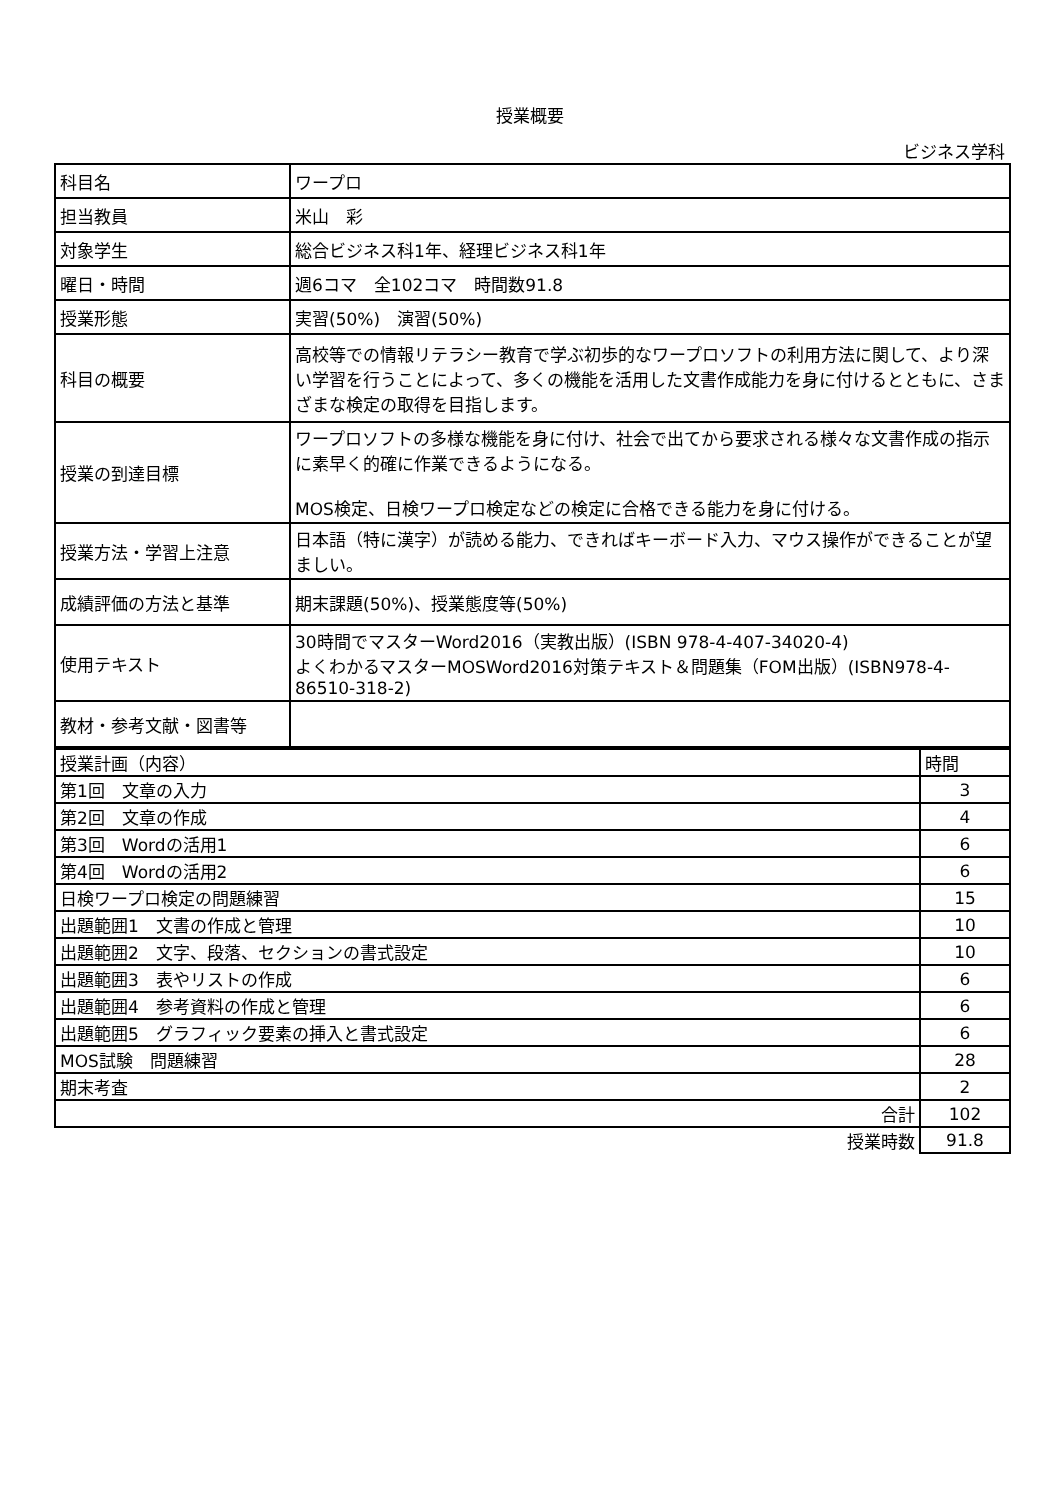授業概要
ビジネス学科
| 科目名 | ワープロ |
| 担当教員 | 米山 彩 |
| 対象学生 | 総合ビジネス科1年、経理ビジネス科1年 |
| 曜日・時間 | 週6コマ 全102コマ 時間数91.8 |
| 授業形態 | 実習(50%) 演習(50%) |
| 科目の概要 | 高校等での情報リテラシー教育で学ぶ初歩的なワープロソフトの利用方法に関して、より深い学習を行うことによって、多くの機能を活用した文書作成能力を身に付けるとともに、さまざまな検定の取得を目指します。 |
| 授業の到達目標 | ワープロソフトの多様な機能を身に付け、社会で出てから要求される様々な文書作成の指示に素早く的確に作業できるようになる。 MOS検定、日検ワープロ検定などの検定に合格できる能力を身に付ける。 |
| 授業方法・学習上注意 | 日本語（特に漢字）が読める能力、できればキーボード入力、マウス操作ができることが望ましい。 |
| 成績評価の方法と基準 | 期末課題(50%)、授業態度等(50%) |
| 使用テキスト | 30時間でマスターWord2016（実教出版）(ISBN 978-4-407-34020-4) よくわかるマスターMOSWord2016対策テキスト＆問題集（FOM出版）(ISBN978-4-86510-318-2) |
| 教材・参考文献・図書等 | |
| 授業計画（内容） | 時間 |
| 第1回 文章の入力 | 3 |
| 第2回 文章の作成 | 4 |
| 第3回 Wordの活用1 | 6 |
| 第4回 Wordの活用2 | 6 |
| 日検ワープロ検定の問題練習 | 15 |
| 出題範囲1 文書の作成と管理 | 10 |
| 出題範囲2 文字、段落、セクションの書式設定 | 10 |
| 出題範囲3 表やリストの作成 | 6 |
| 出題範囲4 参考資料の作成と管理 | 6 |
| 出題範囲5 グラフィック要素の挿入と書式設定 | 6 |
| MOS試験 問題練習 | 28 |
| 期末考査 | 2 |
| 合計 | 102 |
| 授業時数 | 91.8 |